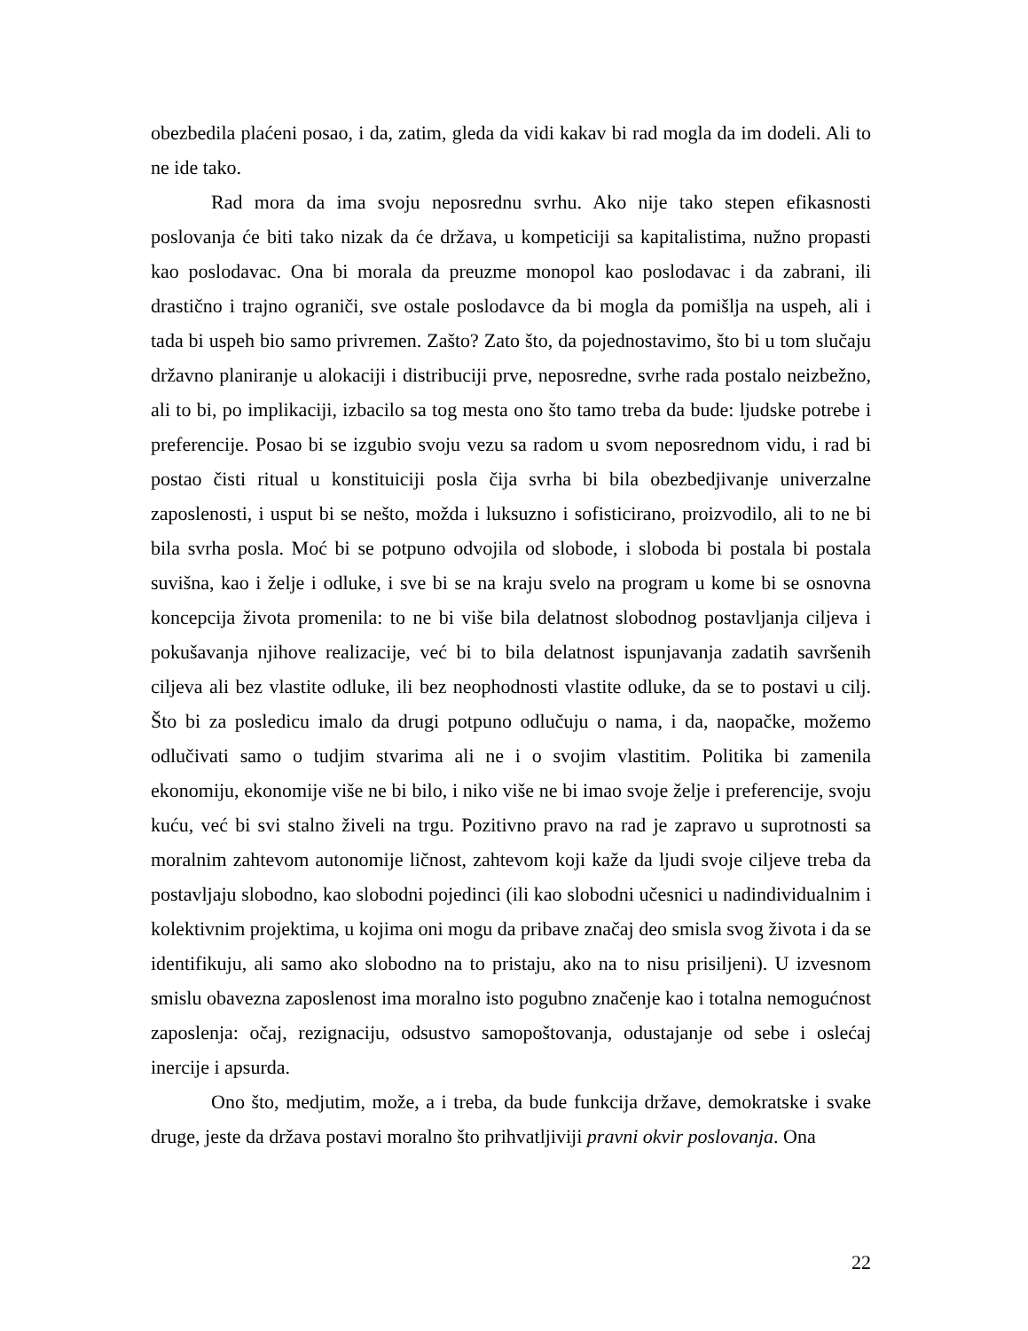obezbedila plaćeni posao, i da, zatim, gleda da vidi kakav bi rad mogla da im dodeli. Ali to ne ide tako.
Rad mora da ima svoju neposrednu svrhu. Ako nije tako stepen efikasnosti poslovanja će biti tako nizak da će država, u kompeticiji sa kapitalistima, nužno propasti kao poslodavac. Ona bi morala da preuzme monopol kao poslodavac i da zabrani, ili drastično i trajno ograniči, sve ostale poslodavce da bi mogla da pomišlja na uspeh, ali i tada bi uspeh bio samo privremen. Zašto? Zato što, da pojednostavimo, što bi u tom slučaju državno planiranje u alokaciji i distribuciji prve, neposredne, svrhe rada postalo neizbežno, ali to bi, po implikaciji, izbacilo sa tog mesta ono što tamo treba da bude: ljudske potrebe i preferencije. Posao bi se izgubio svoju vezu sa radom u svom neposrednom vidu, i rad bi postao čisti ritual u konstituiciji posla čija svrha bi bila obezbedjivanje univerzalne zaposlenosti, i usput bi se nešto, možda i luksuzno i sofisticirano, proizvodilo, ali to ne bi bila svrha posla. Moć bi se potpuno odvojila od slobode, i sloboda bi postala bi postala suvišna, kao i želje i odluke, i sve bi se na kraju svelo na program u kome bi se osnovna koncepcija života promenila: to ne bi više bila delatnost slobodnog postavljanja ciljeva i pokušavanja njihove realizacije, već bi to bila delatnost ispunjavanja zadatih savršenih ciljeva ali bez vlastite odluke, ili bez neophodnosti vlastite odluke, da se to postavi u cilj. Što bi za posledicu imalo da drugi potpuno odlučuju o nama, i da, naopačke, možemo odlučivati samo o tudjim stvarima ali ne i o svojim vlastitim. Politika bi zamenila ekonomiju, ekonomije više ne bi bilo, i niko više ne bi imao svoje želje i preferencije, svoju kuću, već bi svi stalno živeli na trgu. Pozitivno pravo na rad je zapravo u suprotnosti sa moralnim zahtevom autonomije ličnost, zahtevom koji kaže da ljudi svoje ciljeve treba da postavljaju slobodno, kao slobodni pojedinci (ili kao slobodni učesnici u nadindividualnim i kolektivnim projektima, u kojima oni mogu da pribave značaj deo smisla svog života i da se identifikuju, ali samo ako slobodno na to pristaju, ako na to nisu prisiljeni). U izvesnom smislu obavezna zaposlenost ima moralno isto pogubno značenje kao i totalna nemogućnost zaposlenja: očaj, rezignaciju, odsustvo samopoštovanja, odustajanje od sebe i oslećaj inercije i apsurda.
Ono što, medjutim, može, a i treba, da bude funkcija države, demokratske i svake druge, jeste da država postavi moralno što prihvatljiviji pravni okvir poslovanja. Ona
22